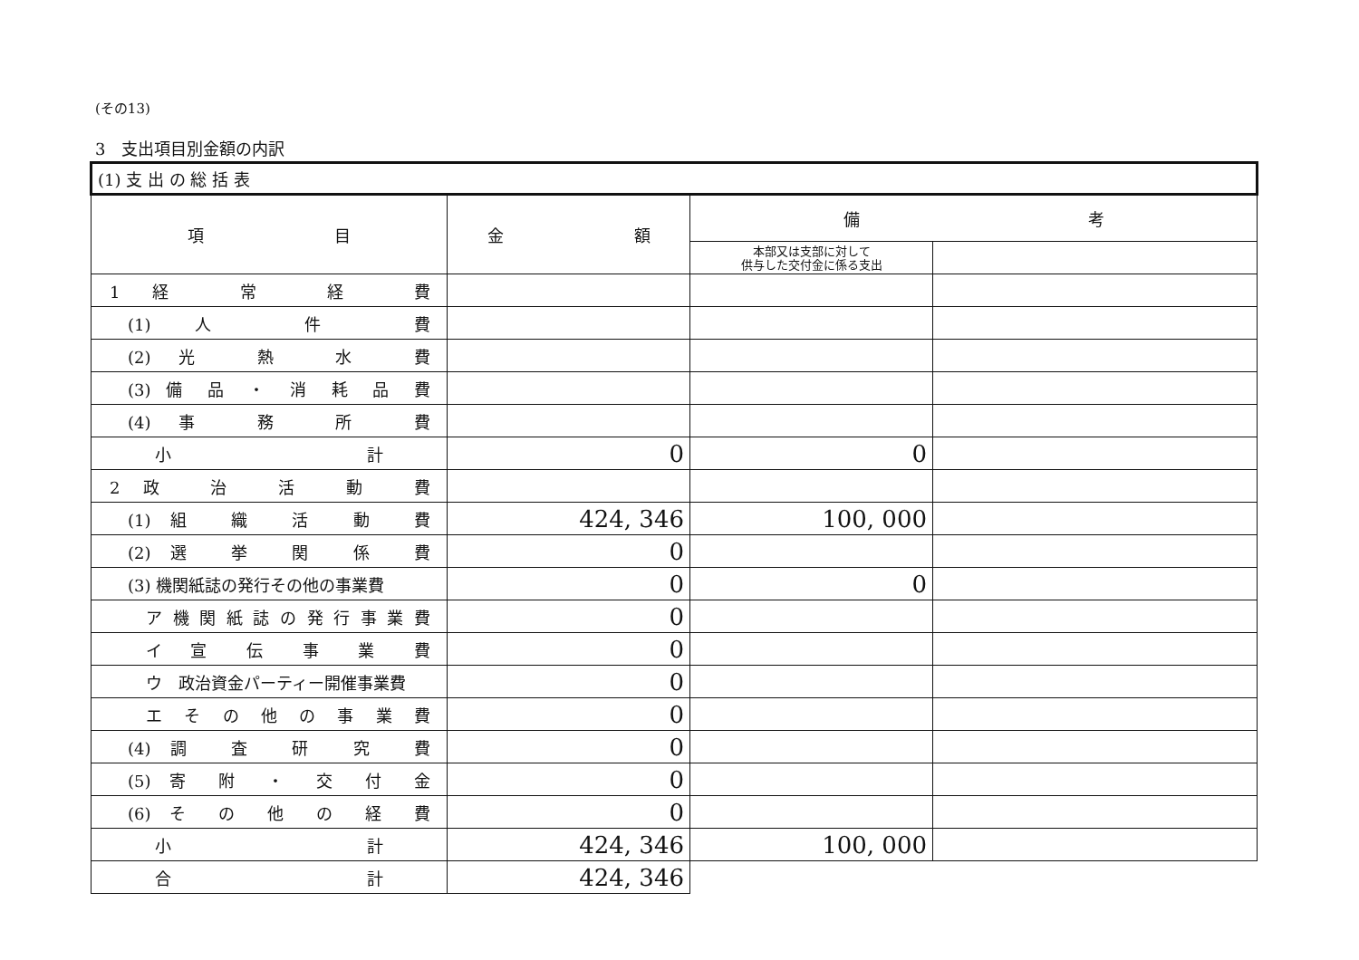(その13)
3　支出項目別金額の内訳
| (1) 支 出 の 総 括 表 | | | |
| --- | --- | --- | --- |
| 項 目 | 金 額 | 備 考 | |
| | | 本部又は支部に対して 供与した交付金に係る支出 | |
| 1 経 常 経 費 | | | |
| (1) 人 件 費 | | | |
| (2) 光 熱 水 費 | | | |
| (3) 備 品 ・ 消 耗 品 費 | | | |
| (4) 事 務 所 費 | | | |
| 小 計 | 0 | 0 | |
| 2 政 治 活 動 費 | | | |
| (1) 組 織 活 動 費 | 424, 346 | 100, 000 | |
| (2) 選 挙 関 係 費 | 0 | | |
| (3) 機関紙誌の発行その他の事業費 | 0 | 0 | |
| ア 機 関 紙 誌 の 発 行 事 業 費 | 0 | | |
| イ 宣 伝 事 業 費 | 0 | | |
| ウ 政治資金パーティー開催事業費 | 0 | | |
| エ そ の 他 の 事 業 費 | 0 | | |
| (4) 調 査 研 究 費 | 0 | | |
| (5) 寄 附 ・ 交 付 金 | 0 | | |
| (6) そ の 他 の 経 費 | 0 | | |
| 小 計 | 424, 346 | 100, 000 | |
| 合 計 | 424, 346 | | |